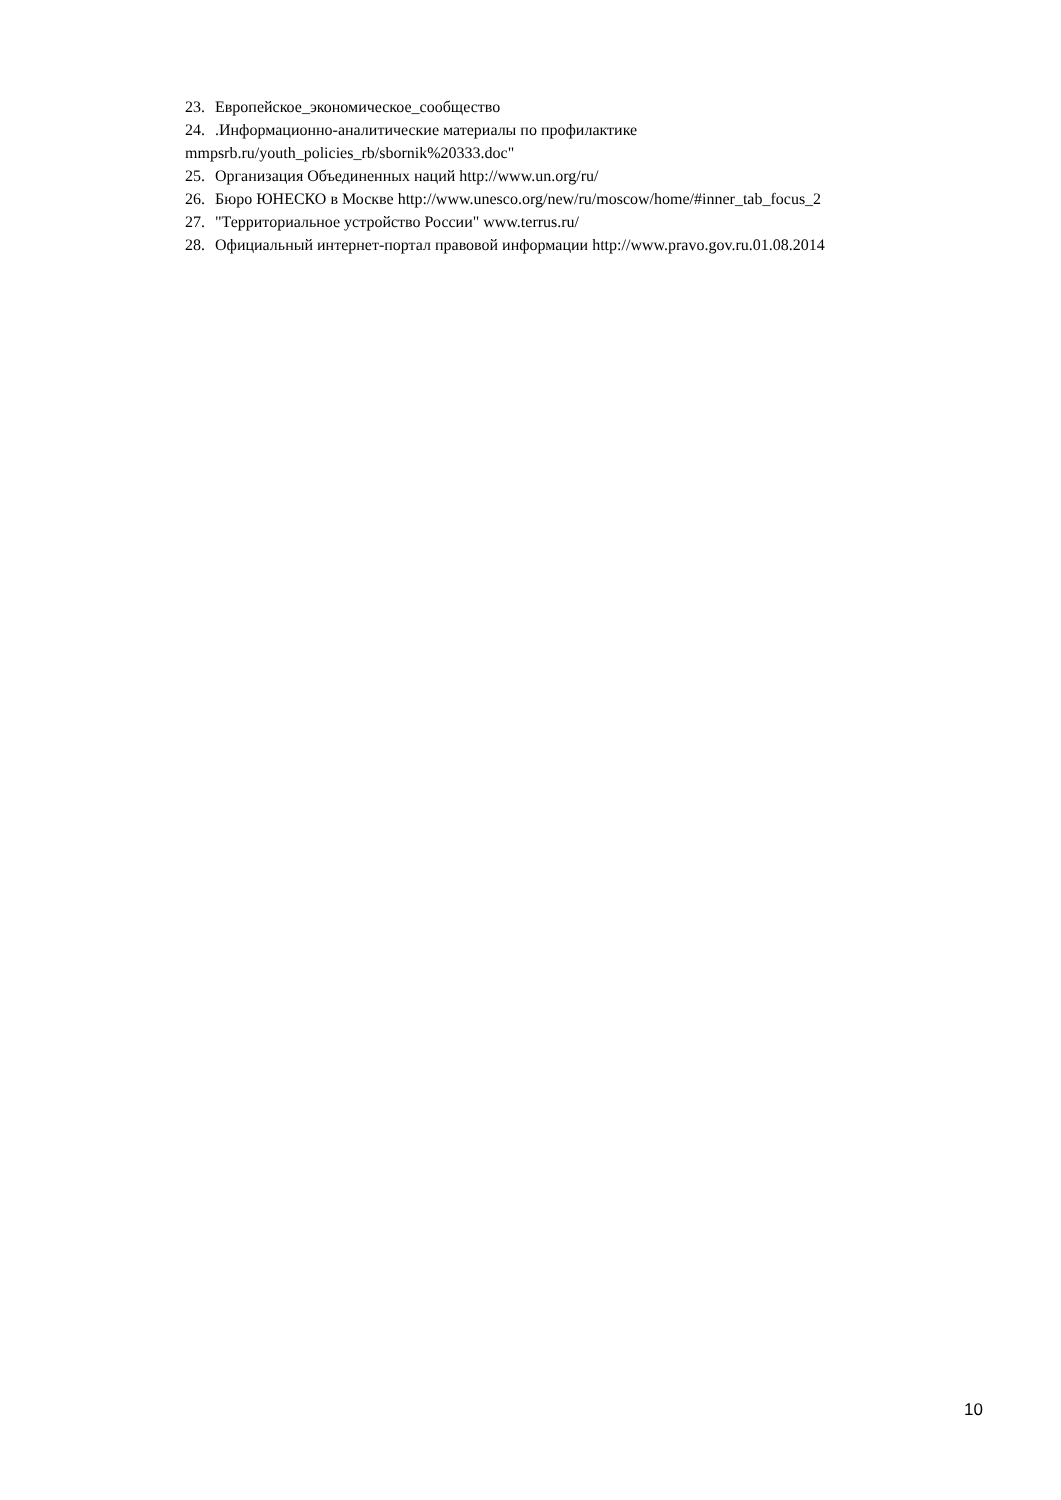23. Европейское_экономическое_сообщество
24. .Информационно-аналитические материалы по профилактике
mmpsrb.ru/youth_policies_rb/sbornik%20333.doc"
25. Организация Объединенных наций http://www.un.org/ru/
26. Бюро ЮНЕСКО в Москве http://www.unesco.org/new/ru/moscow/home/#inner_tab_focus_2
27. "Территориальное устройство России" www.terrus.ru/
28. Официальный интернет-портал правовой информации http://www.pravo.gov.ru.01.08.2014
10